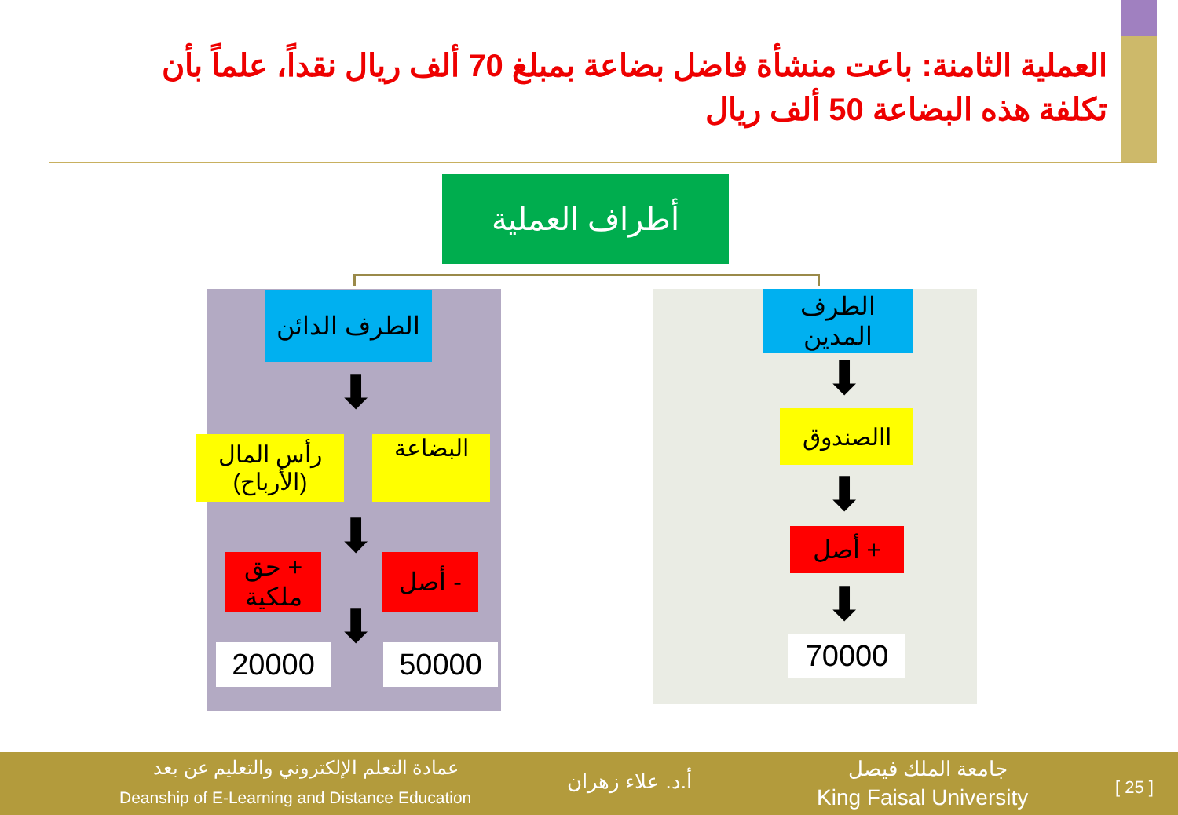العملية الثامنة: باعت منشأة فاضل بضاعة بمبلغ 70 ألف ريال نقداً، علماً بأن تكلفة هذه البضاعة 50 ألف ريال
أطراف العملية
الطرف الدائن
الطرف المدين
⬇
رأس المال (الأرباح)
البضاعة
⬇
+ حق ملكية
- أصل
⬇
20000 50000
⬇
االصندوق
⬇
+ أصل
⬇
70000
عمادة التعلم الإلكتروني والتعليم عن بعد
Deanship of E-Learning and Distance Education
أ.د. علاء زهران
جامعة الملك فيصل
King Faisal University [ 25 ]